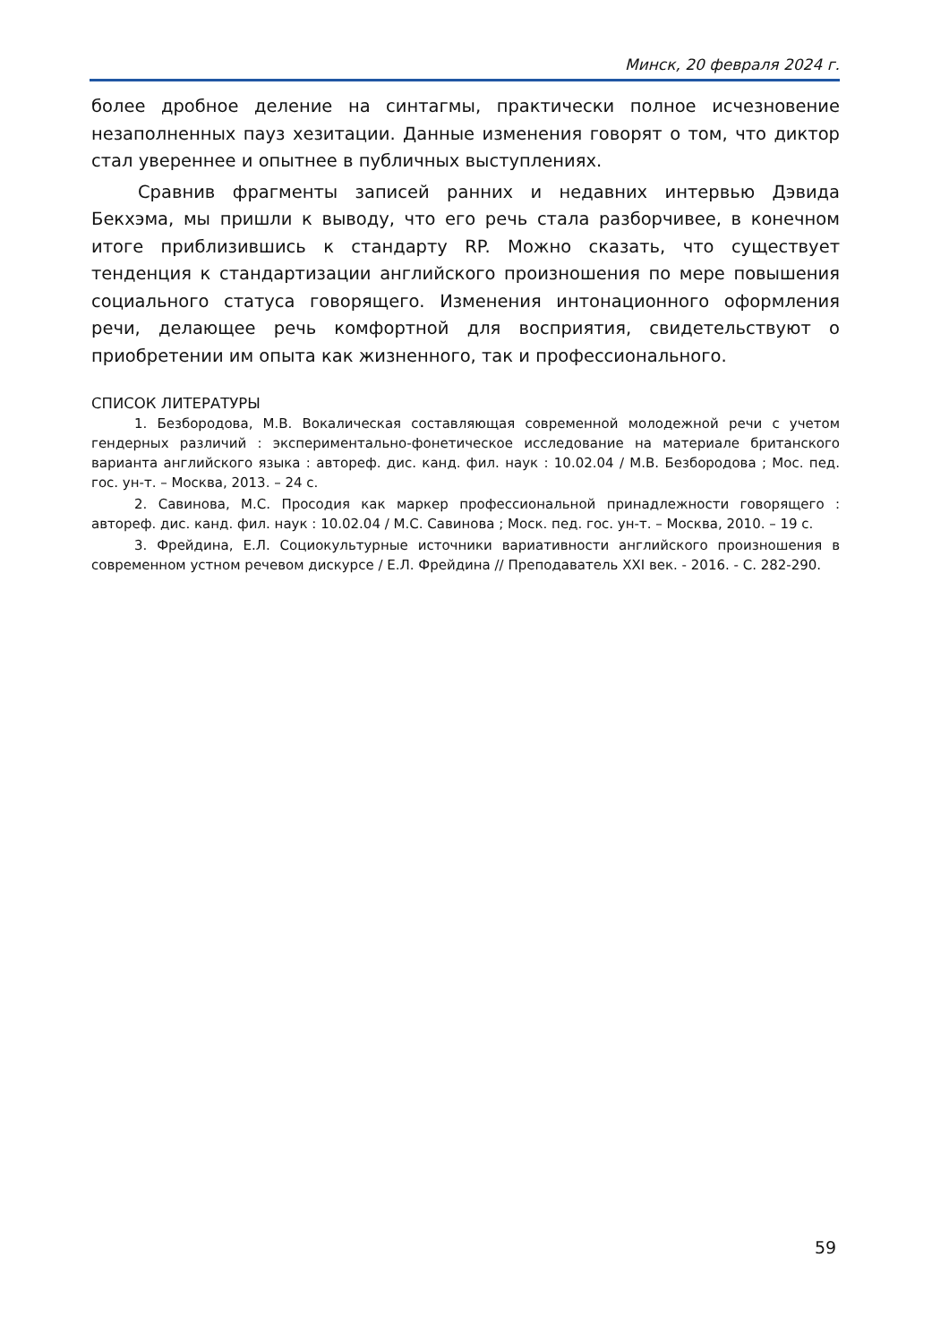Минск, 20 февраля 2024 г.
более дробное деление на синтагмы, практически полное исчезновение незаполненных пауз хезитации. Данные изменения говорят о том, что диктор стал увереннее и опытнее в публичных выступлениях.
Сравнив фрагменты записей ранних и недавних интервью Дэвида Бекхэма, мы пришли к выводу, что его речь стала разборчивее, в конечном итоге приблизившись к стандарту RP. Можно сказать, что существует тенденция к стандартизации английского произношения по мере повышения социального статуса говорящего. Изменения интонационного оформления речи, делающее речь комфортной для восприятия, свидетельствуют о приобретении им опыта как жизненного, так и профессионального.
СПИСОК ЛИТЕРАТУРЫ
1. Безбородова, М.В. Вокалическая составляющая современной молодежной речи с учетом гендерных различий : экспериментально-фонетическое исследование на материале британского варианта английского языка : автореф. дис. канд. фил. наук : 10.02.04 / М.В. Безбородова ; Мос. пед. гос. ун-т. – Москва, 2013. – 24 с.
2. Савинова, М.С. Просодия как маркер профессиональной принадлежности говорящего : автореф. дис. канд. фил. наук : 10.02.04 / М.С. Савинова ; Моск. пед. гос. ун-т. – Москва, 2010. – 19 с.
3. Фрейдина, Е.Л. Социокультурные источники вариативности английского произношения в современном устном речевом дискурсе / Е.Л. Фрейдина // Преподаватель XXI век. - 2016. - С. 282-290.
59